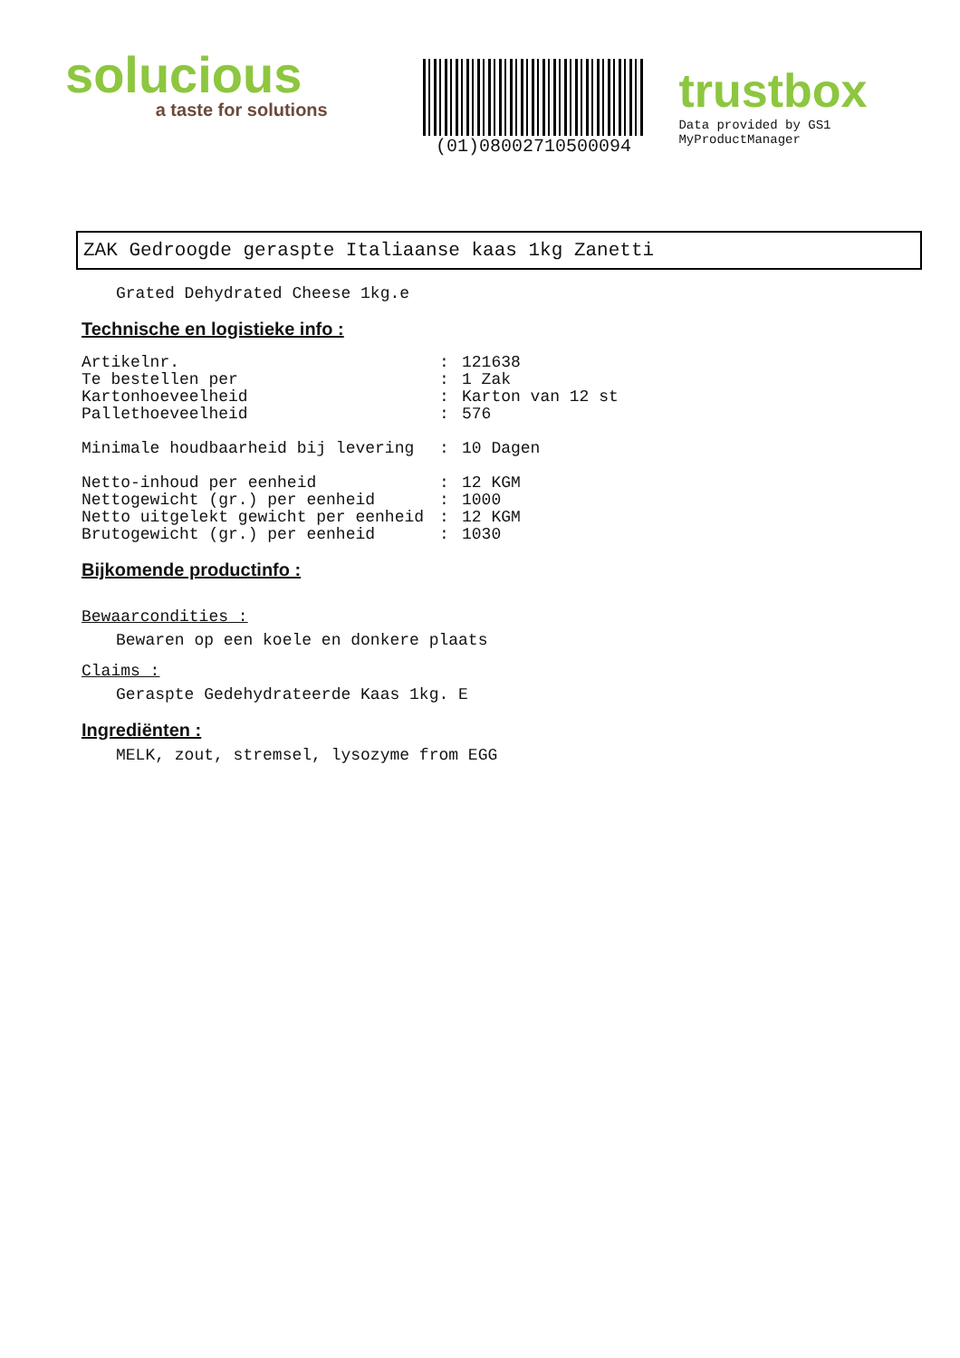solucious
a taste for solutions
(01)08002710500094
trustbox
Data provided by GS1 MyProductManager
ZAK Gedroogde geraspte Italiaanse kaas 1kg Zanetti
Grated Dehydrated Cheese 1kg.e
Technische en logistieke info :
| Artikelnr. | : | 121638 |
| Te bestellen per | : | 1 Zak |
| Kartonhoeveelheid | : | Karton van 12 st |
| Pallethoeveelheid | : | 576 |
| Minimale houdbaarheid bij levering | : | 10 Dagen |
| Netto-inhoud per eenheid | : | 12 KGM |
| Nettogewicht (gr.) per eenheid | : | 1000 |
| Netto uitgelekt gewicht per eenheid | : | 12 KGM |
| Brutogewicht (gr.) per eenheid | : | 1030 |
Bijkomende productinfo :
Bewaarcondities :
Bewaren op een koele en donkere plaats
Claims :
Geraspte Gedehydrateerde Kaas 1kg. E
Ingrediënten :
MELK, zout, stremsel, lysozyme from EGG